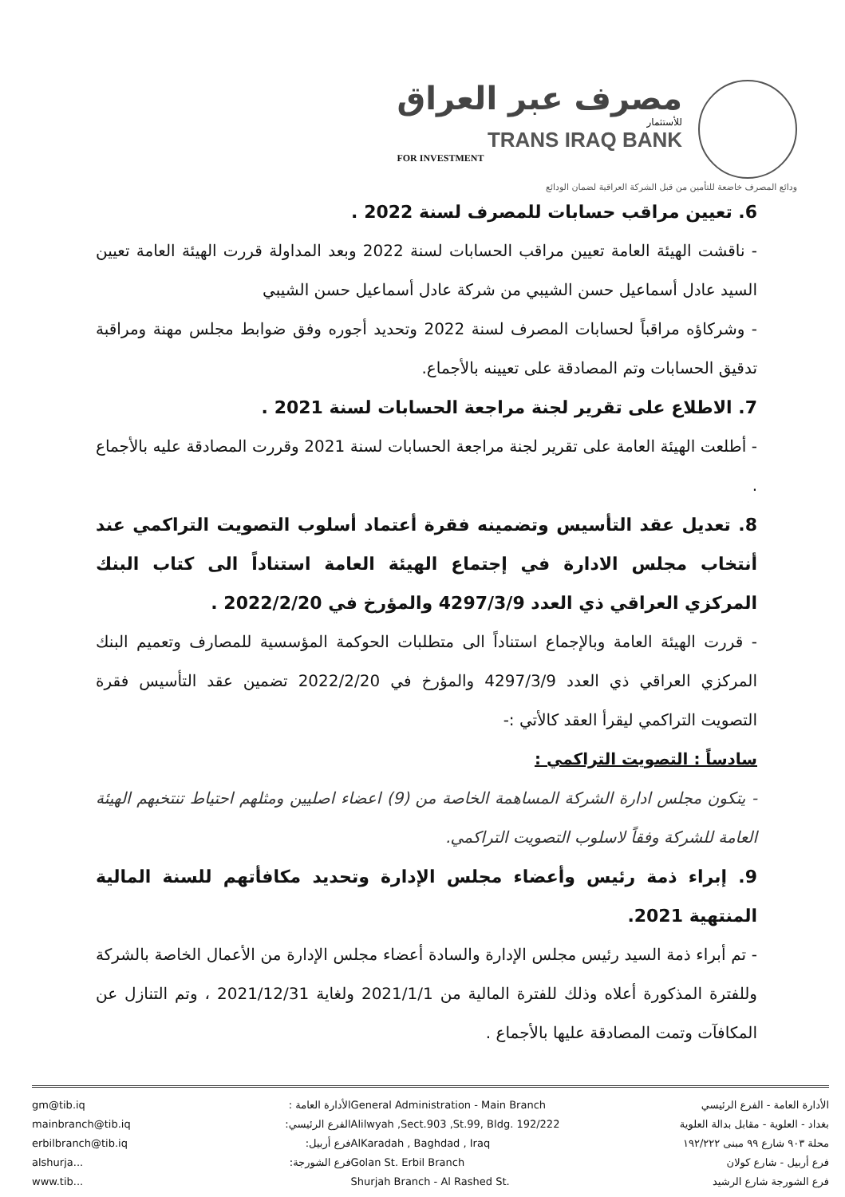مصرف عبر العراق
للأستثمار
TRANS IRAQ BANK
FOR INVESTMENT
ودائع المصرف خاضعة للتأمين من قبل الشركة العراقية لضمان الودائع
6. تعيين مراقب حسابات للمصرف لسنة 2022 .
- ناقشت الهيئة العامة تعيين مراقب الحسابات لسنة 2022 وبعد المداولة قررت الهيئة العامة تعيين السيد عادل أسماعيل حسن الشيبي من شركة عادل أسماعيل حسن الشيبي
- وشركاؤه مراقباً لحسابات المصرف لسنة 2022 وتحديد أجوره وفق ضوابط مجلس مهنة ومراقبة تدقيق الحسابات وتم المصادقة على تعيينه بالأجماع.
7. الاطلاع على تقرير لجنة مراجعة الحسابات لسنة 2021 .
- أطلعت الهيئة العامة على تقرير لجنة مراجعة الحسابات لسنة 2021 وقررت المصادقة عليه بالأجماع .
8. تعديل عقد التأسيس وتضمينه فقرة أعتماد أسلوب التصويت التراكمي عند أنتخاب مجلس الادارة في إجتماع الهيئة العامة استناداً الى كتاب البنك المركزي العراقي ذي العدد 4297/3/9 والمؤرخ في 2022/2/20 .
- قررت الهيئة العامة وبالإجماع استناداً الى متطلبات الحوكمة المؤسسية للمصارف وتعميم البنك المركزي العراقي ذي العدد 4297/3/9 والمؤرخ في 2022/2/20 تضمين عقد التأسيس فقرة التصويت التراكمي ليقرأ العقد كالأتي :-
سادساً : التصويت التراكمي :
- يتكون مجلس ادارة الشركة المساهمة الخاصة من (9) اعضاء اصليين ومثلهم احتياط تنتخبهم الهيئة العامة للشركة وفقاً لاسلوب التصويت التراكمي.
9. إبراء ذمة رئيس وأعضاء مجلس الإدارة وتحديد مكافأتهم للسنة المالية المنتهية 2021.
- تم أبراء ذمة السيد رئيس مجلس الإدارة والسادة أعضاء مجلس الإدارة من الأعمال الخاصة بالشركة وللفترة المذكورة أعلاه وذلك للفترة المالية من 2021/1/1 ولغاية 2021/12/31 ، وتم التنازل عن المكافآت وتمت المصادقة عليها بالأجماع .
gm@tib.iq
mainbranch@tib.iq
erbilbranch@tib.iq
alshurja...
www.tib...
الأدارة العامة :
الفرع الرئيسي:
فرع أربيل:
فرع الشورجة:
General Administration - Main Branch
Alilwyah ,Sect.903 ,St.99, Bldg. 192/222
AlKaradah , Baghdad , Iraq
Golan St. Erbil Branch
Shurjah Branch - Al Rashed St.
الأدارة العامة - الفرع الرئيسي
بغداد - العلوية - مقابل بدالة العلوية
محلة ٩٠٣ شارع ٩٩ مبنى ١٩٢/٢٢٢
فرع أربيل - شارع كولان
فرع الشورجة شارع الرشيد